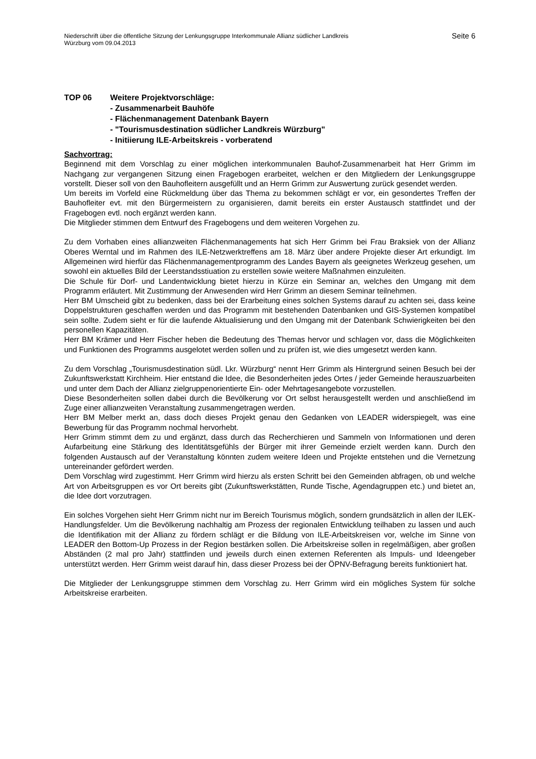Niederschrift über die öffentliche Sitzung der Lenkungsgruppe Interkommunale Allianz südlicher Landkreis
Würzburg vom 09.04.2013
Seite 6
TOP 06 Weitere Projektvorschläge:
- Zusammenarbeit Bauhöfe
- Flächenmanagement Datenbank Bayern
- "Tourismusdestination südlicher Landkreis Würzburg"
- Initiierung ILE-Arbeitskreis - vorberatend
Sachvortrag:
Beginnend mit dem Vorschlag zu einer möglichen interkommunalen Bauhof-Zusammenarbeit hat Herr Grimm im Nachgang zur vergangenen Sitzung einen Fragebogen erarbeitet, welchen er den Mitgliedern der Lenkungsgruppe vorstellt. Dieser soll von den Bauhofleitern ausgefüllt und an Herrn Grimm zur Auswertung zurück gesendet werden.
Um bereits im Vorfeld eine Rückmeldung über das Thema zu bekommen schlägt er vor, ein gesondertes Treffen der Bauhofleiter evt. mit den Bürgermeistern zu organisieren, damit bereits ein erster Austausch stattfindet und der Fragebogen evtl. noch ergänzt werden kann.
Die Mitglieder stimmen dem Entwurf des Fragebogens und dem weiteren Vorgehen zu.
Zu dem Vorhaben eines allianzweiten Flächenmanagements hat sich Herr Grimm bei Frau Braksiek von der Allianz Oberes Werntal und im Rahmen des ILE-Netzwerktreffens am 18. März über andere Projekte dieser Art erkundigt. Im Allgemeinen wird hierfür das Flächenmanagementprogramm des Landes Bayern als geeignetes Werkzeug gesehen, um sowohl ein aktuelles Bild der Leerstandsstiuation zu erstellen sowie weitere Maßnahmen einzuleiten.
Die Schule für Dorf- und Landentwicklung bietet hierzu in Kürze ein Seminar an, welches den Umgang mit dem Programm erläutert. Mit Zustimmung der Anwesenden wird Herr Grimm an diesem Seminar teilnehmen.
Herr BM Umscheid gibt zu bedenken, dass bei der Erarbeitung eines solchen Systems darauf zu achten sei, dass keine Doppelstrukturen geschaffen werden und das Programm mit bestehenden Datenbanken und GIS-Systemen kompatibel sein sollte. Zudem sieht er für die laufende Aktualisierung und den Umgang mit der Datenbank Schwierigkeiten bei den personellen Kapazitäten.
Herr BM Krämer und Herr Fischer heben die Bedeutung des Themas hervor und schlagen vor, dass die Möglichkeiten und Funktionen des Programms ausgelotet werden sollen und zu prüfen ist, wie dies umgesetzt werden kann.
Zu dem Vorschlag „Tourismusdestination südl. Lkr. Würzburg“ nennt Herr Grimm als Hintergrund seinen Besuch bei der Zukunftswerkstatt Kirchheim. Hier entstand die Idee, die Besonderheiten jedes Ortes / jeder Gemeinde herauszuarbeiten und unter dem Dach der Allianz zielgruppenorientierte Ein- oder Mehrtagesangebote vorzustellen.
Diese Besonderheiten sollen dabei durch die Bevölkerung vor Ort selbst herausgestellt werden und anschließend im Zuge einer allianzweiten Veranstaltung zusammengetragen werden.
Herr BM Melber merkt an, dass doch dieses Projekt genau den Gedanken von LEADER widerspiegelt, was eine Bewerbung für das Programm nochmal hervorhebt.
Herr Grimm stimmt dem zu und ergänzt, dass durch das Recherchieren und Sammeln von Informationen und deren Aufarbeitung eine Stärkung des Identitätsgefühls der Bürger mit ihrer Gemeinde erzielt werden kann. Durch den folgenden Austausch auf der Veranstaltung könnten zudem weitere Ideen und Projekte entstehen und die Vernetzung untereinander gefördert werden.
Dem Vorschlag wird zugestimmt. Herr Grimm wird hierzu als ersten Schritt bei den Gemeinden abfragen, ob und welche Art von Arbeitsgruppen es vor Ort bereits gibt (Zukunftswerkstätten, Runde Tische, Agendagruppen etc.) und bietet an, die Idee dort vorzutragen.
Ein solches Vorgehen sieht Herr Grimm nicht nur im Bereich Tourismus möglich, sondern grundsätzlich in allen der ILEK-Handlungsfelder. Um die Bevölkerung nachhaltig am Prozess der regionalen Entwicklung teilhaben zu lassen und auch die Identifikation mit der Allianz zu fördern schlägt er die Bildung von ILE-Arbeitskreisen vor, welche im Sinne von LEADER den Bottom-Up Prozess in der Region bestärken sollen. Die Arbeitskreise sollen in regelmäßigen, aber großen Abständen (2 mal pro Jahr) stattfinden und jeweils durch einen externen Referenten als Impuls- und Ideengeber unterstützt werden. Herr Grimm weist darauf hin, dass dieser Prozess bei der ÖPNV-Befragung bereits funktioniert hat.
Die Mitglieder der Lenkungsgruppe stimmen dem Vorschlag zu. Herr Grimm wird ein mögliches System für solche Arbeitskreise erarbeiten.